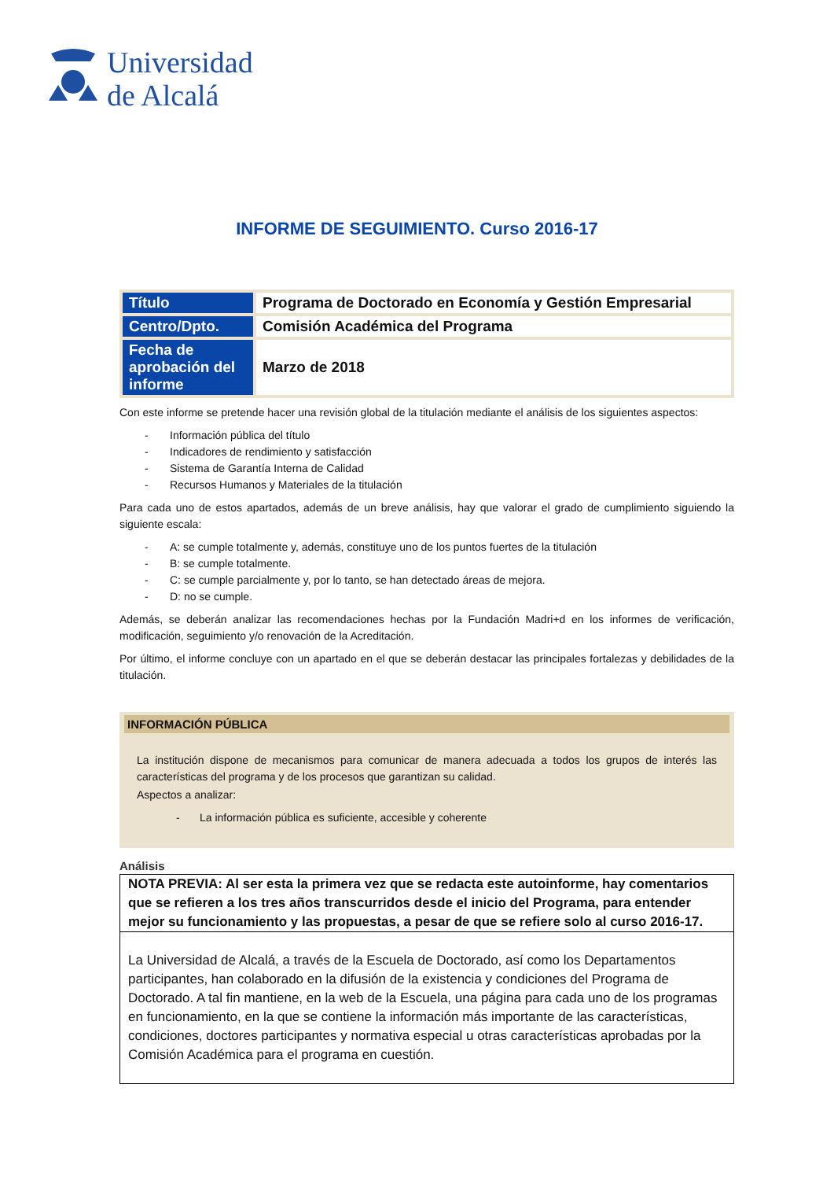Universidad
de Alcalá
INFORME DE SEGUIMIENTO. Curso 2016-17
| Título | Programa de Doctorado en Economía y Gestión Empresarial |
| Centro/Dpto. | Comisión Académica del Programa |
| Fecha de aprobación del informe | Marzo de 2018 |
Con este informe se pretende hacer una revisión global de la titulación mediante el análisis de los siguientes aspectos:
- Información pública del título
- Indicadores de rendimiento y satisfacción
- Sistema de Garantía Interna de Calidad
- Recursos Humanos y Materiales de la titulación
Para cada uno de estos apartados, además de un breve análisis, hay que valorar el grado de cumplimiento siguiendo la siguiente escala:
- A: se cumple totalmente y, además, constituye uno de los puntos fuertes de la titulación
- B: se cumple totalmente.
- C: se cumple parcialmente y, por lo tanto, se han detectado áreas de mejora.
- D: no se cumple.
Además, se deberán analizar las recomendaciones hechas por la Fundación Madri+d en los informes de verificación, modificación, seguimiento y/o renovación de la Acreditación.
Por último, el informe concluye con un apartado en el que se deberán destacar las principales fortalezas y debilidades de la titulación.
INFORMACIÓN PÚBLICA
La institución dispone de mecanismos para comunicar de manera adecuada a todos los grupos de interés las características del programa y de los procesos que garantizan su calidad.
Aspectos a analizar:
- La información pública es suficiente, accesible y coherente
Análisis
NOTA PREVIA: Al ser esta la primera vez que se redacta este autoinforme, hay comentarios que se refieren a los tres años transcurridos desde el inicio del Programa, para entender mejor su funcionamiento y las propuestas, a pesar de que se refiere solo al curso 2016-17.
La Universidad de Alcalá, a través de la Escuela de Doctorado, así como los Departamentos participantes, han colaborado en la difusión de la existencia y condiciones del Programa de Doctorado. A tal fin mantiene, en la web de la Escuela, una página para cada uno de los programas en funcionamiento, en la que se contiene la información más importante de las características, condiciones, doctores participantes y normativa especial u otras características aprobadas por la Comisión Académica para el programa en cuestión.